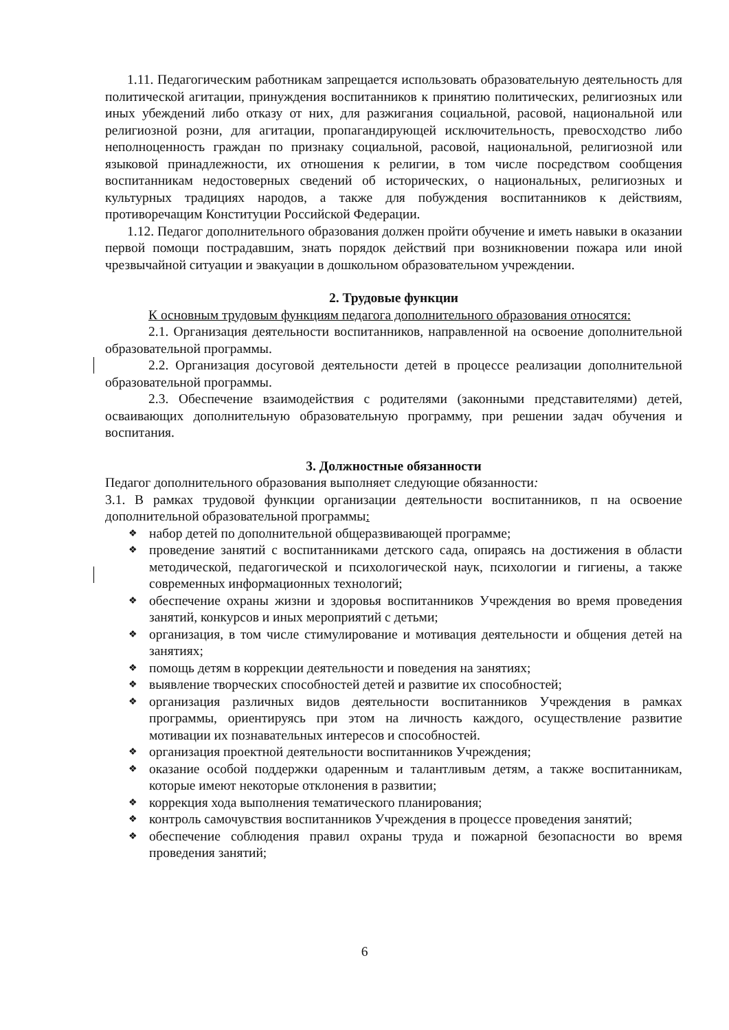1.11. Педагогическим работникам запрещается использовать образовательную деятельность для политической агитации, принуждения воспитанников к принятию политических, религиозных или иных убеждений либо отказу от них, для разжигания социальной, расовой, национальной или религиозной розни, для агитации, пропагандирующей исключительность, превосходство либо неполноценность граждан по признаку социальной, расовой, национальной, религиозной или языковой принадлежности, их отношения к религии, в том числе посредством сообщения воспитанникам недостоверных сведений об исторических, о национальных, религиозных и культурных традициях народов, а также для побуждения воспитанников к действиям, противоречащим Конституции Российской Федерации.
1.12. Педагог дополнительного образования должен пройти обучение и иметь навыки в оказании первой помощи пострадавшим, знать порядок действий при возникновении пожара или иной чрезвычайной ситуации и эвакуации в дошкольном образовательном учреждении.
2. Трудовые функции
К основным трудовым функциям педагога дополнительного образования относятся:
2.1. Организация деятельности воспитанников, направленной на освоение дополнительной образовательной программы.
2.2. Организация досуговой деятельности детей в процессе реализации дополнительной образовательной программы.
2.3. Обеспечение взаимодействия с родителями (законными представителями) детей, осваивающих дополнительную образовательную программу, при решении задач обучения и воспитания.
3. Должностные обязанности
Педагог дополнительного образования выполняет следующие обязанности:
3.1. В рамках трудовой функции организации деятельности воспитанников, п на освоение дополнительной образовательной программы:
❖ набор детей по дополнительной общеразвивающей программе;
❖ проведение занятий с воспитанниками детского сада, опираясь на достижения в области методической, педагогической и психологической наук, психологии и гигиены, а также современных информационных технологий;
❖ обеспечение охраны жизни и здоровья воспитанников Учреждения во время проведения занятий, конкурсов и иных мероприятий с детьми;
❖ организация, в том числе стимулирование и мотивация деятельности и общения детей на занятиях;
❖ помощь детям в коррекции деятельности и поведения на занятиях;
❖ выявление творческих способностей детей и развитие их способностей;
❖ организация различных видов деятельности воспитанников Учреждения в рамках программы, ориентируясь при этом на личность каждого, осуществление развитие мотивации их познавательных интересов и способностей.
❖ организация проектной деятельности воспитанников Учреждения;
❖ оказание особой поддержки одаренным и талантливым детям, а также воспитанникам, которые имеют некоторые отклонения в развитии;
❖ коррекция хода выполнения тематического планирования;
❖ контроль самочувствия воспитанников Учреждения в процессе проведения занятий;
❖ обеспечение соблюдения правил охраны труда и пожарной безопасности во время проведения занятий;
6